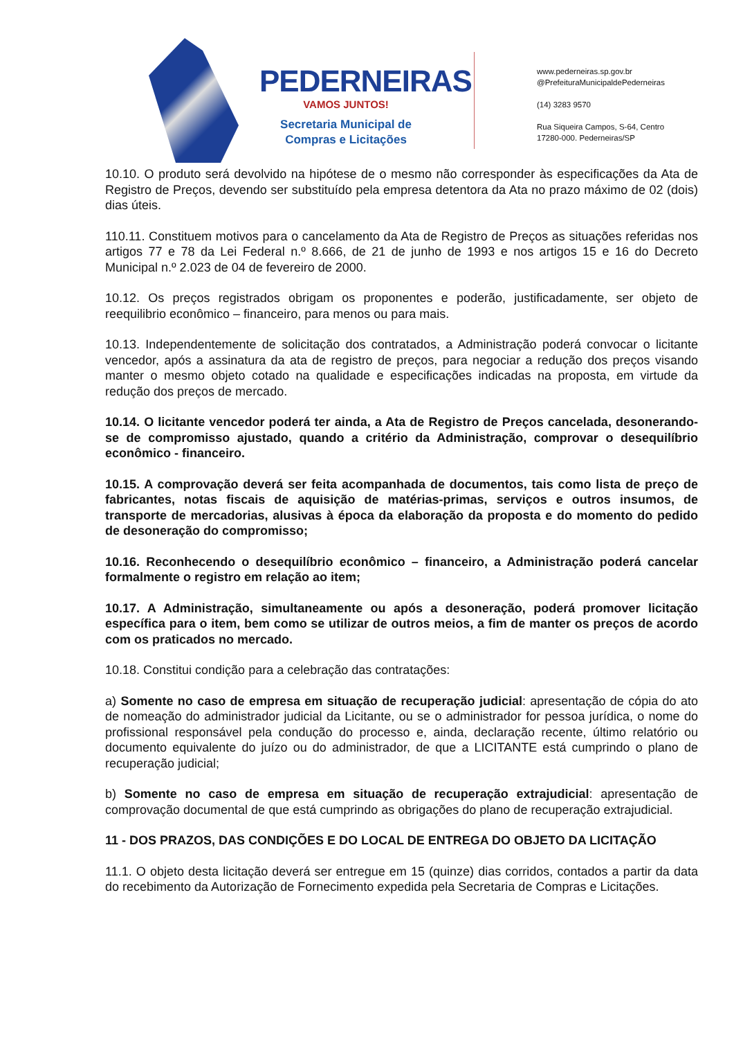PEDERNEIRAS
VAMOS JUNTOS!
Secretaria Municipal de
Compras e Licitações
www.pederneiras.sp.gov.br
@PrefeituraMunicipaldePederneiras
(14) 3283 9570
Rua Siqueira Campos, S-64, Centro
17280-000. Pederneiras/SP
10.10. O produto será devolvido na hipótese de o mesmo não corresponder às especificações da Ata de Registro de Preços, devendo ser substituído pela empresa detentora da Ata no prazo máximo de 02 (dois) dias úteis.
110.11. Constituem motivos para o cancelamento da Ata de Registro de Preços as situações referidas nos artigos 77 e 78 da Lei Federal n.º 8.666, de 21 de junho de 1993 e nos artigos 15 e 16 do Decreto Municipal n.º 2.023 de 04 de fevereiro de 2000.
10.12. Os preços registrados obrigam os proponentes e poderão, justificadamente, ser objeto de reequilibrio econômico – financeiro, para menos ou para mais.
10.13. Independentemente de solicitação dos contratados, a Administração poderá convocar o licitante vencedor, após a assinatura da ata de registro de preços, para negociar a redução dos preços visando manter o mesmo objeto cotado na qualidade e especificações indicadas na proposta, em virtude da redução dos preços de mercado.
10.14. O licitante vencedor poderá ter ainda, a Ata de Registro de Preços cancelada, desonerando-se de compromisso ajustado, quando a critério da Administração, comprovar o desequilíbrio econômico - financeiro.
10.15. A comprovação deverá ser feita acompanhada de documentos, tais como lista de preço de fabricantes, notas fiscais de aquisição de matérias-primas, serviços e outros insumos, de transporte de mercadorias, alusivas à época da elaboração da proposta e do momento do pedido de desoneração do compromisso;
10.16. Reconhecendo o desequilíbrio econômico – financeiro, a Administração poderá cancelar formalmente o registro em relação ao item;
10.17. A Administração, simultaneamente ou após a desoneração, poderá promover licitação específica para o item, bem como se utilizar de outros meios, a fim de manter os preços de acordo com os praticados no mercado.
10.18. Constitui condição para a celebração das contratações:
a) Somente no caso de empresa em situação de recuperação judicial: apresentação de cópia do ato de nomeação do administrador judicial da Licitante, ou se o administrador for pessoa jurídica, o nome do profissional responsável pela condução do processo e, ainda, declaração recente, último relatório ou documento equivalente do juízo ou do administrador, de que a LICITANTE está cumprindo o plano de recuperação judicial;
b) Somente no caso de empresa em situação de recuperação extrajudicial: apresentação de comprovação documental de que está cumprindo as obrigações do plano de recuperação extrajudicial.
11 - DOS PRAZOS, DAS CONDIÇÕES E DO LOCAL DE ENTREGA DO OBJETO DA LICITAÇÃO
11.1. O objeto desta licitação deverá ser entregue em 15 (quinze) dias corridos, contados a partir da data do recebimento da Autorização de Fornecimento expedida pela Secretaria de Compras e Licitações.